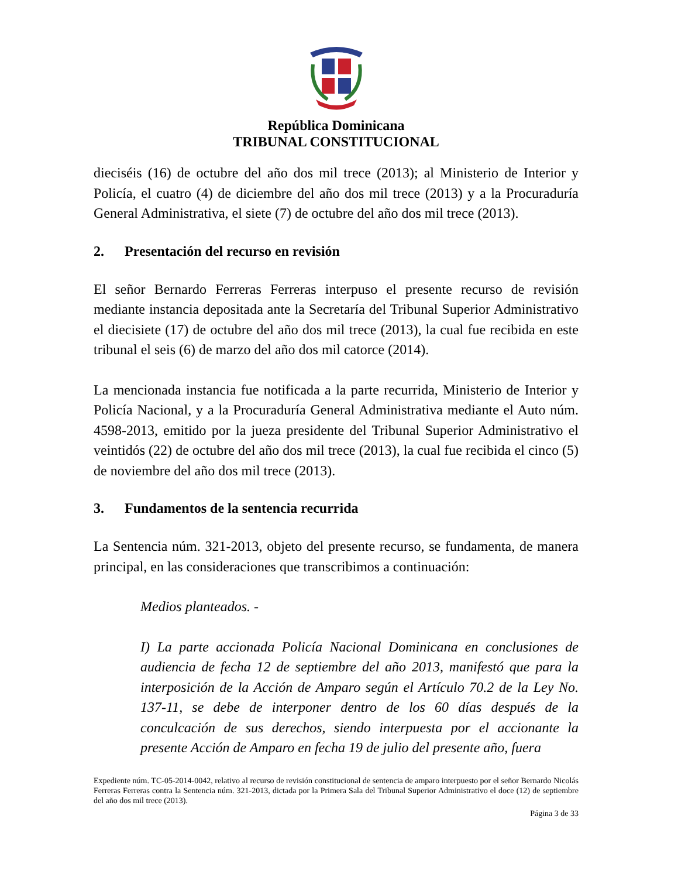República Dominicana
TRIBUNAL CONSTITUCIONAL
dieciséis (16) de octubre del año dos mil trece (2013); al Ministerio de Interior y Policía, el cuatro (4) de diciembre del año dos mil trece (2013) y a la Procuraduría General Administrativa, el siete (7) de octubre del año dos mil trece (2013).
2. Presentación del recurso en revisión
El señor Bernardo Ferreras Ferreras interpuso el presente recurso de revisión mediante instancia depositada ante la Secretaría del Tribunal Superior Administrativo el diecisiete (17) de octubre del año dos mil trece (2013), la cual fue recibida en este tribunal el seis (6) de marzo del año dos mil catorce (2014).
La mencionada instancia fue notificada a la parte recurrida, Ministerio de Interior y Policía Nacional, y a la Procuraduría General Administrativa mediante el Auto núm. 4598-2013, emitido por la jueza presidente del Tribunal Superior Administrativo el veintidós (22) de octubre del año dos mil trece (2013), la cual fue recibida el cinco (5) de noviembre del año dos mil trece (2013).
3. Fundamentos de la sentencia recurrida
La Sentencia núm. 321-2013, objeto del presente recurso, se fundamenta, de manera principal, en las consideraciones que transcribimos a continuación:
Medios planteados. -
I) La parte accionada Policía Nacional Dominicana en conclusiones de audiencia de fecha 12 de septiembre del año 2013, manifestó que para la interposición de la Acción de Amparo según el Artículo 70.2 de la Ley No. 137-11, se debe de interponer dentro de los 60 días después de la conculcación de sus derechos, siendo interpuesta por el accionante la presente Acción de Amparo en fecha 19 de julio del presente año, fuera
Expediente núm. TC-05-2014-0042, relativo al recurso de revisión constitucional de sentencia de amparo interpuesto por el señor Bernardo Nicolás Ferreras Ferreras contra la Sentencia núm. 321-2013, dictada por la Primera Sala del Tribunal Superior Administrativo el doce (12) de septiembre del año dos mil trece (2013).
Página 3 de 33